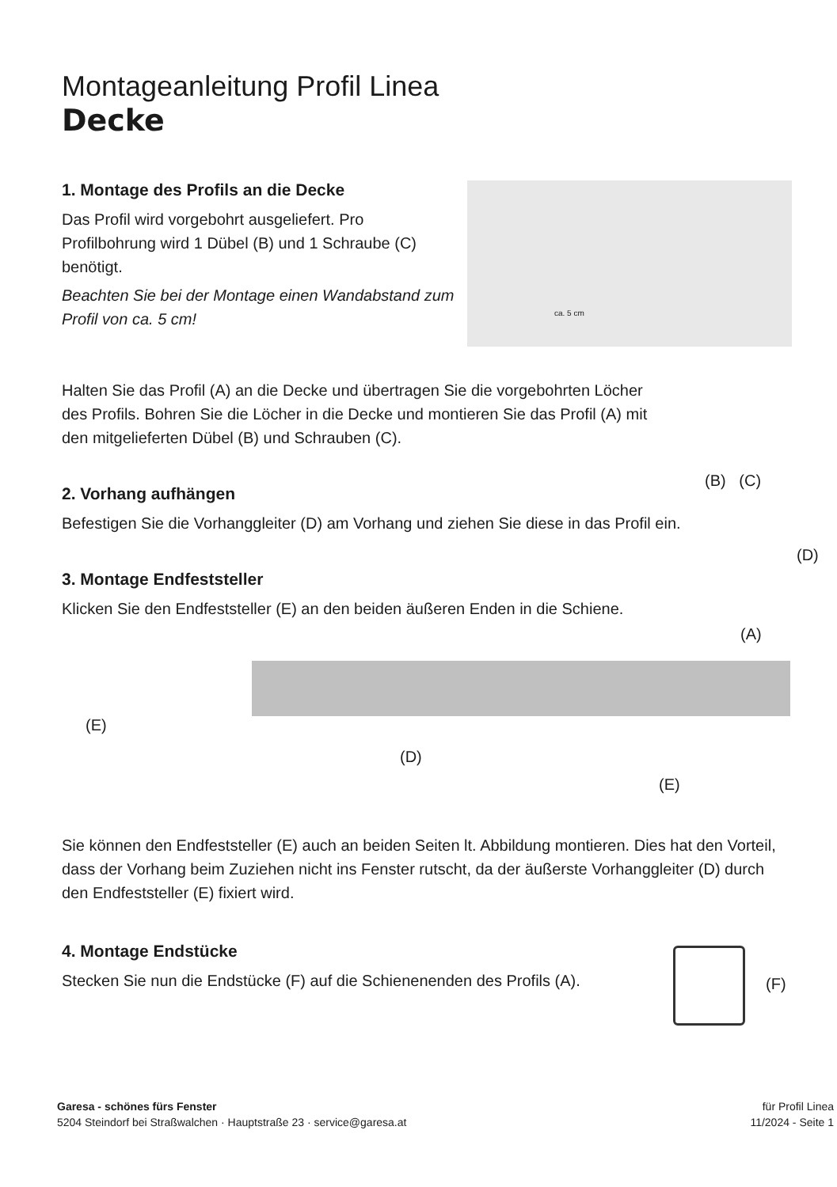Montageanleitung Profil Linea
Decke
1. Montage des Profils an die Decke
Das Profil wird vorgebohrt ausgeliefert. Pro Profilbohrung wird 1 Dübel (B) und 1 Schraube (C) benötigt.
Beachten Sie bei der Montage einen Wandabstand zum Profil von ca. 5 cm!
ca. 5 cm
Halten Sie das Profil (A) an die Decke und übertragen Sie die vorgebohrten Löcher des Profils. Bohren Sie die Löcher in die Decke und montieren Sie das Profil (A) mit den mitgelieferten Dübel (B) und Schrauben (C).
(B) (C)
2. Vorhang aufhängen
Befestigen Sie die Vorhanggleiter (D) am Vorhang und ziehen Sie diese in das Profil ein.
(D)
3. Montage Endfeststeller
Klicken Sie den Endfeststeller (E) an den beiden äußeren Enden in die Schiene.
(A)
(E)
(D)
(E)
Sie können den Endfeststeller (E) auch an beiden Seiten lt. Abbildung montieren. Dies hat den Vorteil, dass der Vorhang beim Zuziehen nicht ins Fenster rutscht, da der äußerste Vorhanggleiter (D) durch den Endfeststeller (E) fixiert wird.
4. Montage Endstücke
Stecken Sie nun die Endstücke (F) auf die Schienenenden des Profils (A).
(F)
Garesa - schönes fürs Fenster
5204 Steindorf bei Straßwalchen · Hauptstraße 23 · service@garesa.at
für Profil Linea
11/2024 - Seite 1